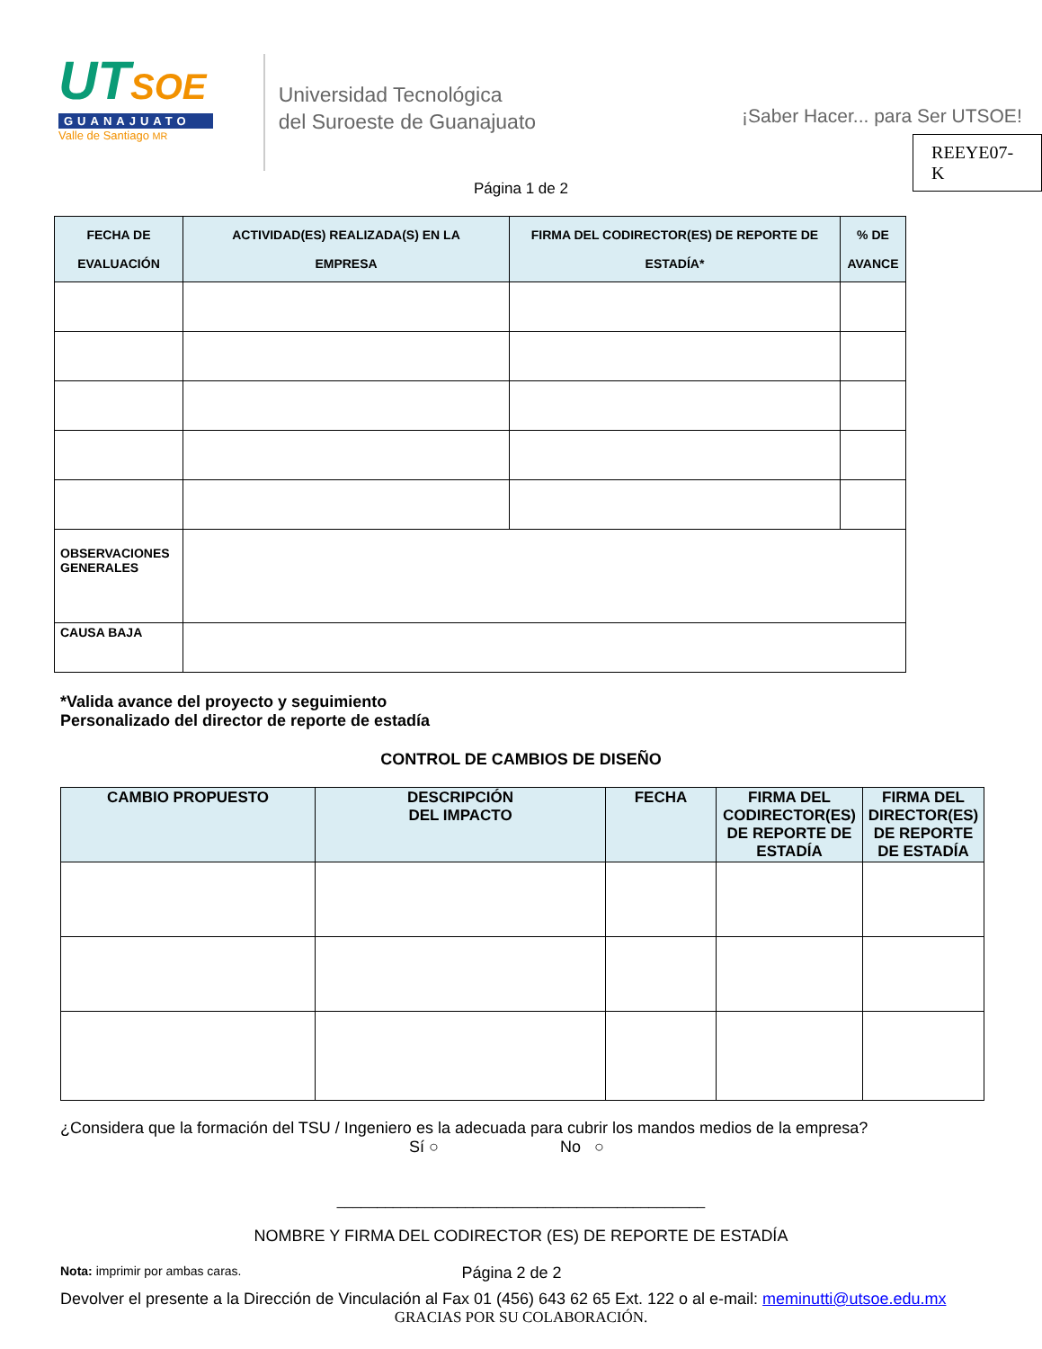UTSOE
GUANAJUATO
Valle de Santiago MR
Universidad Tecnológica
del Suroeste de Guanajuato
¡Saber Hacer... para Ser UTSOE!
REEYE07-K
Página 1 de 2
| FECHA DE EVALUACIÓN | ACTIVIDAD(ES) REALIZADA(S) EN LA EMPRESA | FIRMA DEL CODIRECTOR(ES) DE REPORTE DE ESTADÍA* | % DE AVANCE |
| --- | --- | --- | --- |
| OBSERVACIONES GENERALES | | | |
| CAUSA BAJA | | | |
*Valida avance del proyecto y seguimiento
Personalizado del director de reporte de estadía
CONTROL DE CAMBIOS DE DISEÑO
| CAMBIO PROPUESTO | DESCRIPCIÓN DEL IMPACTO | FECHA | FIRMA DEL CODIRECTOR(ES) DE REPORTE DE ESTADÍA | FIRMA DEL DIRECTOR(ES) DE REPORTE DE ESTADÍA |
| --- | --- | --- | --- | --- |
¿Considera que la formación del TSU / Ingeniero es la adecuada para cubrir los mandos medios de la empresa?
Sí ○ No ○
______________________________________________
NOMBRE Y FIRMA DEL CODIRECTOR (ES) DE REPORTE DE ESTADÍA
Nota: imprimir por ambas caras. Página 2 de 2
Devolver el presente a la Dirección de Vinculación al Fax 01 (456) 643 62 65 Ext. 122 o al e-mail: meminutti@utsoe.edu.mx
GRACIAS POR SU COLABORACIÓN.